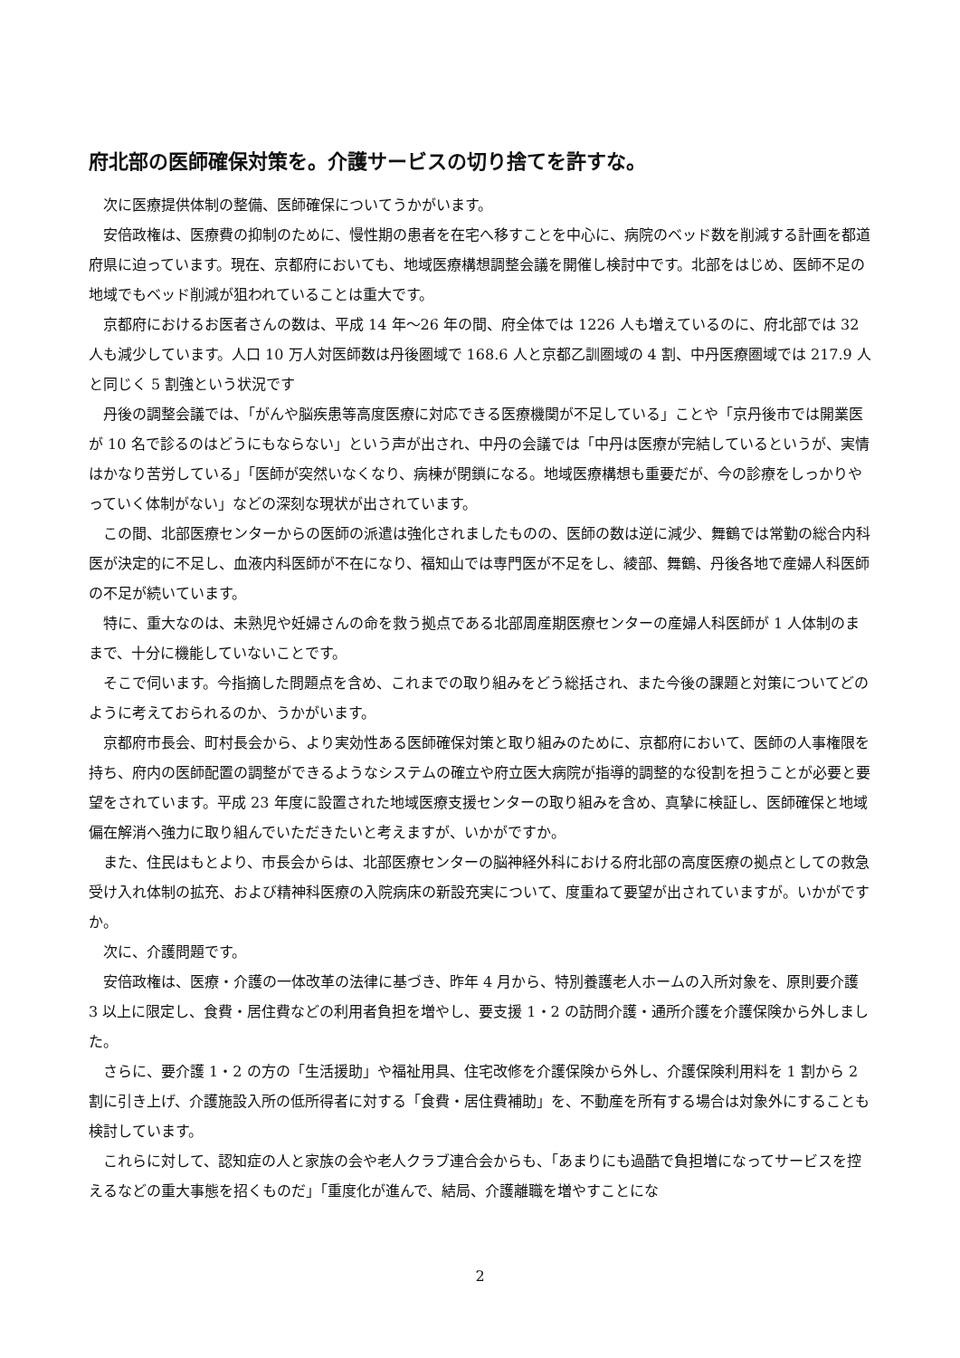府北部の医師確保対策を。介護サービスの切り捨てを許すな。
次に医療提供体制の整備、医師確保についてうかがいます。
安倍政権は、医療費の抑制のために、慢性期の患者を在宅へ移すことを中心に、病院のベッド数を削減する計画を都道府県に迫っています。現在、京都府においても、地域医療構想調整会議を開催し検討中です。北部をはじめ、医師不足の地域でもベッド削減が狙われていることは重大です。
京都府におけるお医者さんの数は、平成 14 年～26 年の間、府全体では 1226 人も増えているのに、府北部では 32 人も減少しています。人口 10 万人対医師数は丹後圏域で 168.6 人と京都乙訓圏域の 4 割、中丹医療圏域では 217.9 人と同じく 5 割強という状況です
丹後の調整会議では、「がんや脳疾患等高度医療に対応できる医療機関が不足している」ことや「京丹後市では開業医が 10 名で診るのはどうにもならない」という声が出され、中丹の会議では「中丹は医療が完結しているというが、実情はかなり苦労している」「医師が突然いなくなり、病棟が閉鎖になる。地域医療構想も重要だが、今の診療をしっかりやっていく体制がない」などの深刻な現状が出されています。
この間、北部医療センターからの医師の派遣は強化されましたものの、医師の数は逆に減少、舞鶴では常勤の総合内科医が決定的に不足し、血液内科医師が不在になり、福知山では専門医が不足をし、綾部、舞鶴、丹後各地で産婦人科医師の不足が続いています。
特に、重大なのは、未熟児や妊婦さんの命を救う拠点である北部周産期医療センターの産婦人科医師が 1 人体制のままで、十分に機能していないことです。
そこで伺います。今指摘した問題点を含め、これまでの取り組みをどう総括され、また今後の課題と対策についてどのように考えておられるのか、うかがいます。
京都府市長会、町村長会から、より実効性ある医師確保対策と取り組みのために、京都府において、医師の人事権限を持ち、府内の医師配置の調整ができるようなシステムの確立や府立医大病院が指導的調整的な役割を担うことが必要と要望をされています。平成 23 年度に設置された地域医療支援センターの取り組みを含め、真摯に検証し、医師確保と地域偏在解消へ強力に取り組んでいただきたいと考えますが、いかがですか。
また、住民はもとより、市長会からは、北部医療センターの脳神経外科における府北部の高度医療の拠点としての救急受け入れ体制の拡充、および精神科医療の入院病床の新設充実について、度重ねて要望が出されていますが。いかがですか。
次に、介護問題です。
安倍政権は、医療・介護の一体改革の法律に基づき、昨年 4 月から、特別養護老人ホームの入所対象を、原則要介護 3 以上に限定し、食費・居住費などの利用者負担を増やし、要支援 1・2 の訪問介護・通所介護を介護保険から外しました。
さらに、要介護 1・2 の方の「生活援助」や福祉用具、住宅改修を介護保険から外し、介護保険利用料を 1 割から 2 割に引き上げ、介護施設入所の低所得者に対する「食費・居住費補助」を、不動産を所有する場合は対象外にすることも検討しています。
これらに対して、認知症の人と家族の会や老人クラブ連合会からも、「あまりにも過酷で負担増になってサービスを控えるなどの重大事態を招くものだ」「重度化が進んで、結局、介護離職を増やすことにな
2